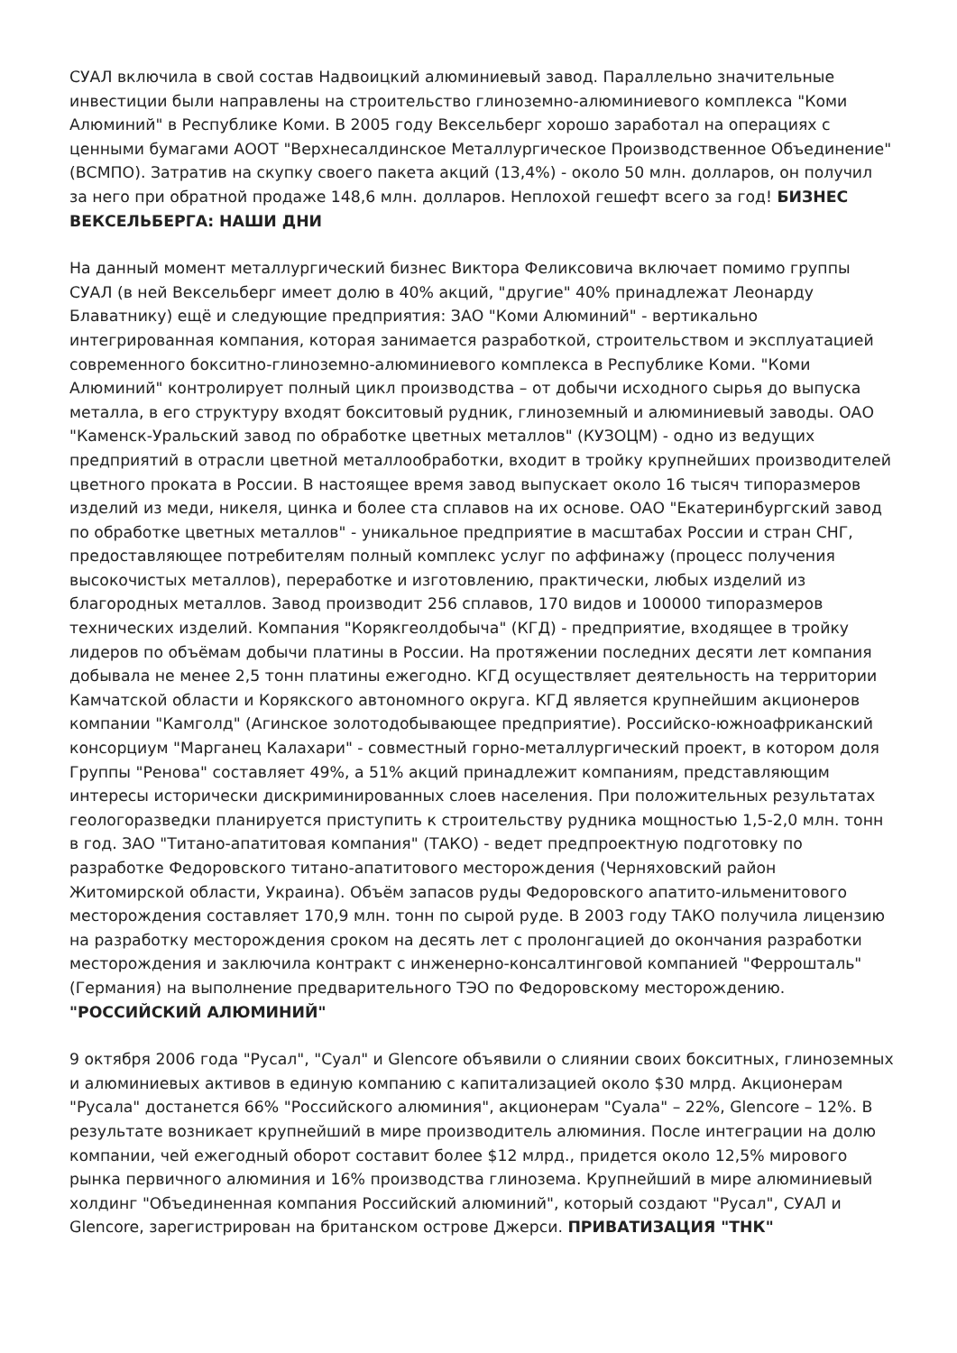СУАЛ включила в свой состав Надвоицкий алюминиевый завод. Параллельно значительные инвестиции были направлены на строительство глиноземно-алюминиевого комплекса "Коми Алюминий" в Республике Коми. В 2005 году Вексельберг хорошо заработал на операциях с ценными бумагами АООТ "Верхнесалдинское Металлургическое Производственное Объединение" (ВСМПО). Затратив на скупку своего пакета акций (13,4%) - около 50 млн. долларов, он получил за него при обратной продаже 148,6 млн. долларов. Неплохой гешефт всего за год! БИЗНЕС ВЕКСЕЛЬБЕРГА: НАШИ ДНИ
На данный момент металлургический бизнес Виктора Феликсовича включает помимо группы СУАЛ (в ней Вексельберг имеет долю в 40% акций, "другие" 40% принадлежат Леонарду Блаватнику) ещё и следующие предприятия: ЗАО "Коми Алюминий" - вертикально интегрированная компания, которая занимается разработкой, строительством и эксплуатацией современного бокситно-глиноземно-алюминиевого комплекса в Республике Коми. "Коми Алюминий" контролирует полный цикл производства – от добычи исходного сырья до выпуска металла, в его структуру входят бокситовый рудник, глиноземный и алюминиевый заводы. ОАО "Каменск-Уральский завод по обработке цветных металлов" (КУЗОЦМ) - одно из ведущих предприятий в отрасли цветной металлообработки, входит в тройку крупнейших производителей цветного проката в России. В настоящее время завод выпускает около 16 тысяч типоразмеров изделий из меди, никеля, цинка и более ста сплавов на их основе. ОАО "Екатеринбургский завод по обработке цветных металлов" - уникальное предприятие в масштабах России и стран СНГ, предоставляющее потребителям полный комплекс услуг по аффинажу (процесс получения высокочистых металлов), переработке и изготовлению, практически, любых изделий из благородных металлов. Завод производит 256 сплавов, 170 видов и 100000 типоразмеров технических изделий. Компания "Корякгеолдобыча" (КГД) - предприятие, входящее в тройку лидеров по объёмам добычи платины в России. На протяжении последних десяти лет компания добывала не менее 2,5 тонн платины ежегодно. КГД осуществляет деятельность на территории Камчатской области и Корякского автономного округа. КГД является крупнейшим акционеров компании "Камголд" (Агинское золотодобывающее предприятие). Российско-южноафриканский консорциум "Марганец Калахари" - совместный горно-металлургический проект, в котором доля Группы "Ренова" составляет 49%, а 51% акций принадлежит компаниям, представляющим интересы исторически дискриминированных слоев населения. При положительных результатах геологоразведки планируется приступить к строительству рудника мощностью 1,5-2,0 млн. тонн в год. ЗАО "Титано-апатитовая компания" (ТАКО) - ведет предпроектную подготовку по разработке Федоровского титано-апатитового месторождения (Черняховский район Житомирской области, Украина). Объём запасов руды Федоровского апатито-ильменитового месторождения составляет 170,9 млн. тонн по сырой руде. В 2003 году ТАКО получила лицензию на разработку месторождения сроком на десять лет с пролонгацией до окончания разработки месторождения и заключила контракт с инженерно-консалтинговой компанией "Феррошталь" (Германия) на выполнение предварительного ТЭО по Федоровскому месторождению. "РОССИЙСКИЙ АЛЮМИНИЙ"
9 октября 2006 года "Русал", "Суал" и Glencore объявили о слиянии своих бокситных, глиноземных и алюминиевых активов в единую компанию с капитализацией около $30 млрд. Акционерам "Русала" достанется 66% "Российского алюминия", акционерам "Суала" – 22%, Glencore – 12%. В результате возникает крупнейший в мире производитель алюминия. После интеграции на долю компании, чей ежегодный оборот составит более $12 млрд., придется около 12,5% мирового рынка первичного алюминия и 16% производства глинозема. Крупнейший в мире алюминиевый холдинг "Объединенная компания Российский алюминий", который создают "Русал", СУАЛ и Glencore, зарегистрирован на британском острове Джерси. ПРИВАТИЗАЦИЯ "ТНК"